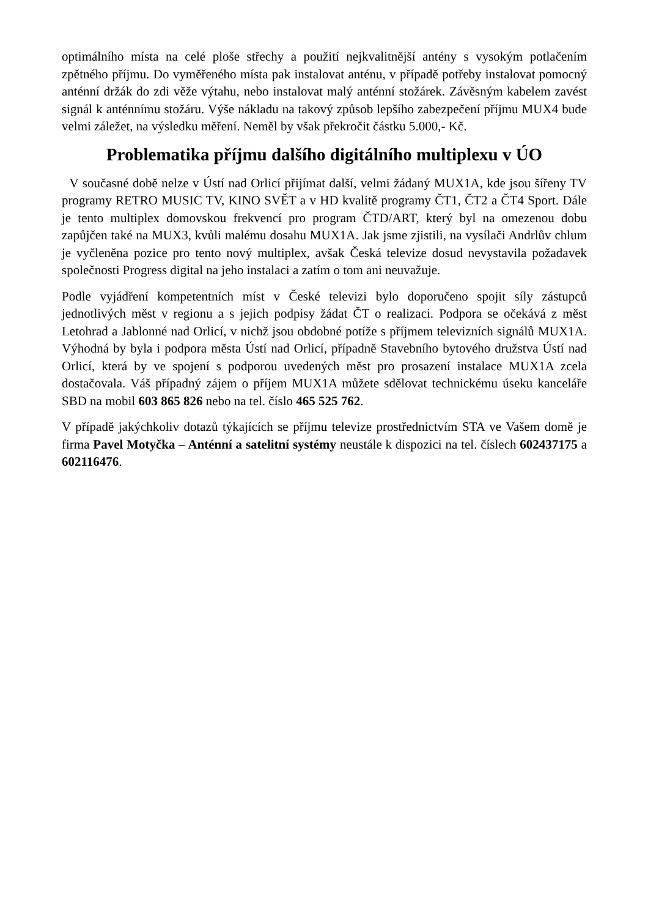optimálního místa na celé ploše střechy a použití nejkvalitnější antény s vysokým potlačením zpětného příjmu. Do vyměřeného místa pak instalovat anténu, v případě potřeby instalovat pomocný anténní držák do zdi věže výtahu, nebo instalovat malý anténní stožárek. Závěsným kabelem zavést signál k anténnímu stožáru. Výše nákladu na takový způsob lepšího zabezpečení příjmu MUX4 bude velmi záležet, na výsledku měření. Neměl by však překročit částku 5.000,- Kč.
Problematika příjmu dalšího digitálního multiplexu v ÚO
V současné době nelze v Ústí nad Orlicí přijímat další, velmi žádaný MUX1A, kde jsou šířeny TV programy RETRO MUSIC TV, KINO SVĚT a v HD kvalitě programy ČT1, ČT2 a ČT4 Sport. Dále je tento multiplex domovskou frekvencí pro program ČTD/ART, který byl na omezenou dobu zapůjčen také na MUX3, kvůli malému dosahu MUX1A. Jak jsme zjistili, na vysílači Andrlův chlum je vyčleněna pozice pro tento nový multiplex, avšak Česká televize dosud nevystavila požadavek společnosti Progress digital na jeho instalaci a zatím o tom ani neuvažuje.
Podle vyjádření kompetentních míst v České televizi bylo doporučeno spojit síly zástupců jednotlivých měst v regionu a s jejich podpisy žádat ČT o realizaci. Podpora se očekává z měst Letohrad a Jablonné nad Orlicí, v nichž jsou obdobné potíže s příjmem televizních signálů MUX1A. Výhodná by byla i podpora města Ústí nad Orlicí, případně Stavebního bytového družstva Ústí nad Orlicí, která by ve spojení s podporou uvedených měst pro prosazení instalace MUX1A zcela dostačovala. Váš případný zájem o příjem MUX1A můžete sdělovat technickému úseku kanceláře SBD na mobil 603 865 826 nebo na tel. číslo 465 525 762.
V případě jakýchkoliv dotazů týkajících se příjmu televize prostřednictvím STA ve Vašem domě je firma Pavel Motyčka – Anténní a satelitní systémy neustále k dispozici na tel. číslech 602437175 a 602116476.